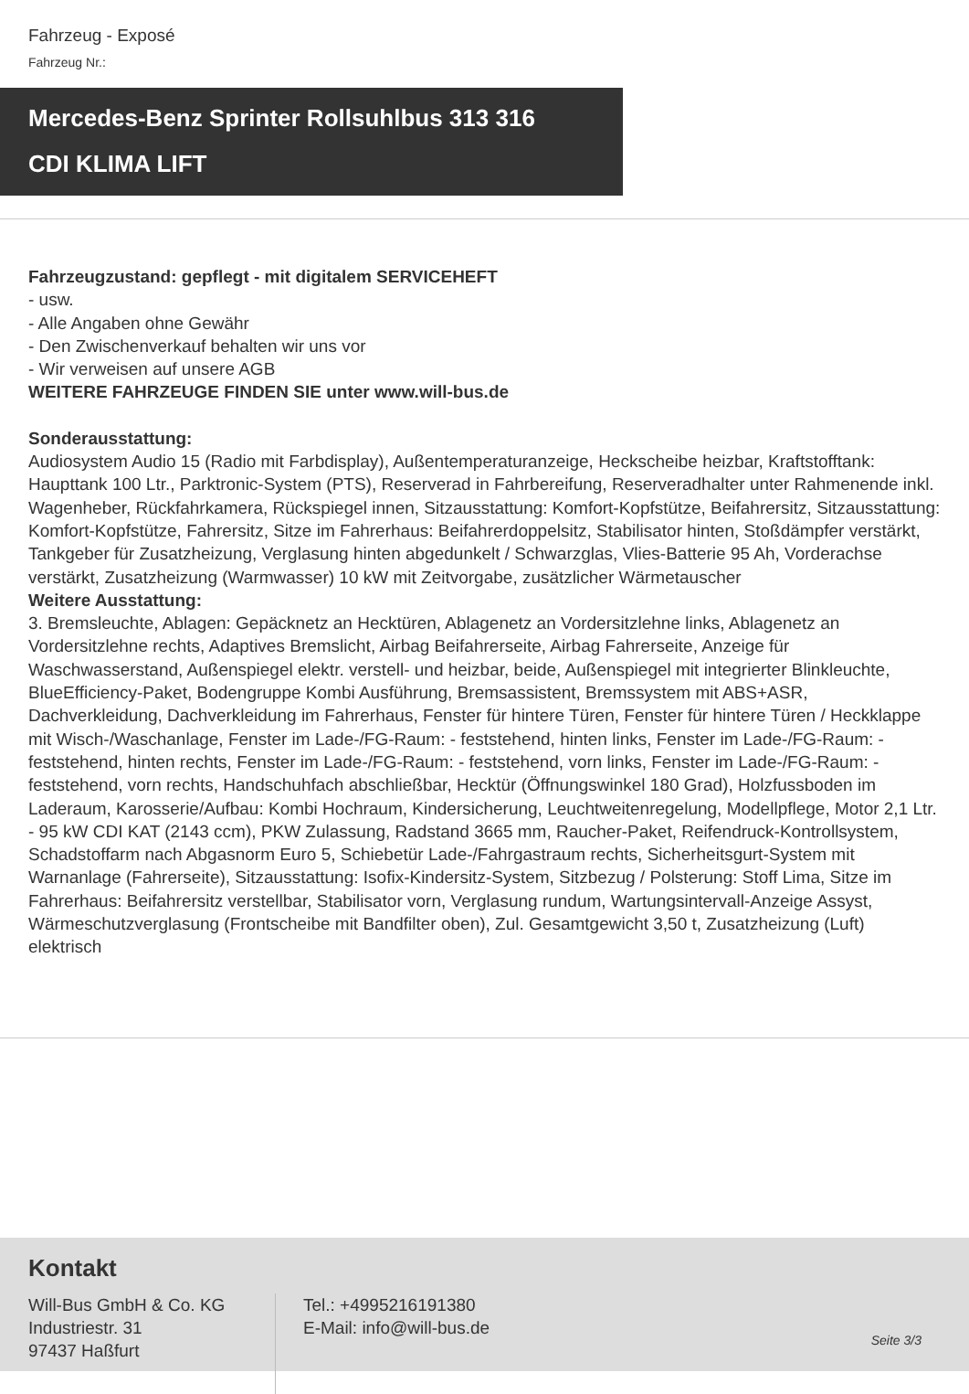Fahrzeug - Exposé
Fahrzeug Nr.:
Mercedes-Benz Sprinter Rollsuhlbus 313 316
CDI KLIMA LIFT
Fahrzeugzustand: gepflegt - mit digitalem SERVICEHEFT
- usw.
- Alle Angaben ohne Gewähr
- Den Zwischenverkauf behalten wir uns vor
- Wir verweisen auf unsere AGB
WEITERE FAHRZEUGE FINDEN SIE unter www.will-bus.de
Sonderausstattung:
Audiosystem Audio 15 (Radio mit Farbdisplay), Außentemperaturanzeige, Heckscheibe heizbar, Kraftstofftank: Haupttank 100 Ltr., Parktronic-System (PTS), Reserverad in Fahrbereifung, Reserveradhalter unter Rahmenende inkl. Wagenheber, Rückfahrkamera, Rückspiegel innen, Sitzausstattung: Komfort-Kopfstütze, Beifahrersitz, Sitzausstattung: Komfort-Kopfstütze, Fahrersitz, Sitze im Fahrerhaus: Beifahrerdoppelsitz, Stabilisator hinten, Stoßdämpfer verstärkt, Tankgeber für Zusatzheizung, Verglasung hinten abgedunkelt / Schwarzglas, Vlies-Batterie 95 Ah, Vorderachse verstärkt, Zusatzheizung (Warmwasser) 10 kW mit Zeitvorgabe, zusätzlicher Wärmetauscher
Weitere Ausstattung:
3. Bremsleuchte, Ablagen: Gepäcknetz an Hecktüren, Ablagenetz an Vordersitzlehne links, Ablagenetz an Vordersitzlehne rechts, Adaptives Bremslicht, Airbag Beifahrerseite, Airbag Fahrerseite, Anzeige für Waschwasserstand, Außenspiegel elektr. verstell- und heizbar, beide, Außenspiegel mit integrierter Blinkleuchte, BlueEfficiency-Paket, Bodengruppe Kombi Ausführung, Bremsassistent, Bremssystem mit ABS+ASR, Dachverkleidung, Dachverkleidung im Fahrerhaus, Fenster für hintere Türen, Fenster für hintere Türen / Heckklappe mit Wisch-/Waschanlage, Fenster im Lade-/FG-Raum: - feststehend, hinten links, Fenster im Lade-/FG-Raum: - feststehend, hinten rechts, Fenster im Lade-/FG-Raum: - feststehend, vorn links, Fenster im Lade-/FG-Raum: - feststehend, vorn rechts, Handschuhfach abschließbar, Hecktür (Öffnungswinkel 180 Grad), Holzfussboden im Laderaum, Karosserie/Aufbau: Kombi Hochraum, Kindersicherung, Leuchtweitenregelung, Modellpflege, Motor 2,1 Ltr. - 95 kW CDI KAT (2143 ccm), PKW Zulassung, Radstand 3665 mm, Raucher-Paket, Reifendruck-Kontrollsystem, Schadstoffarm nach Abgasnorm Euro 5, Schiebetür Lade-/Fahrgastraum rechts, Sicherheitsgurt-System mit Warnanlage (Fahrerseite), Sitzausstattung: Isofix-Kindersitz-System, Sitzbezug / Polsterung: Stoff Lima, Sitze im Fahrerhaus: Beifahrersitz verstellbar, Stabilisator vorn, Verglasung rundum, Wartungsintervall-Anzeige Assyst, Wärmeschutzverglasung (Frontscheibe mit Bandfilter oben), Zul. Gesamtgewicht 3,50 t, Zusatzheizung (Luft) elektrisch
Kontakt
Will-Bus GmbH & Co. KG
Industriestr. 31
97437 Haßfurt
Tel.: +4995216191380
E-Mail: info@will-bus.de
Seite 3/3